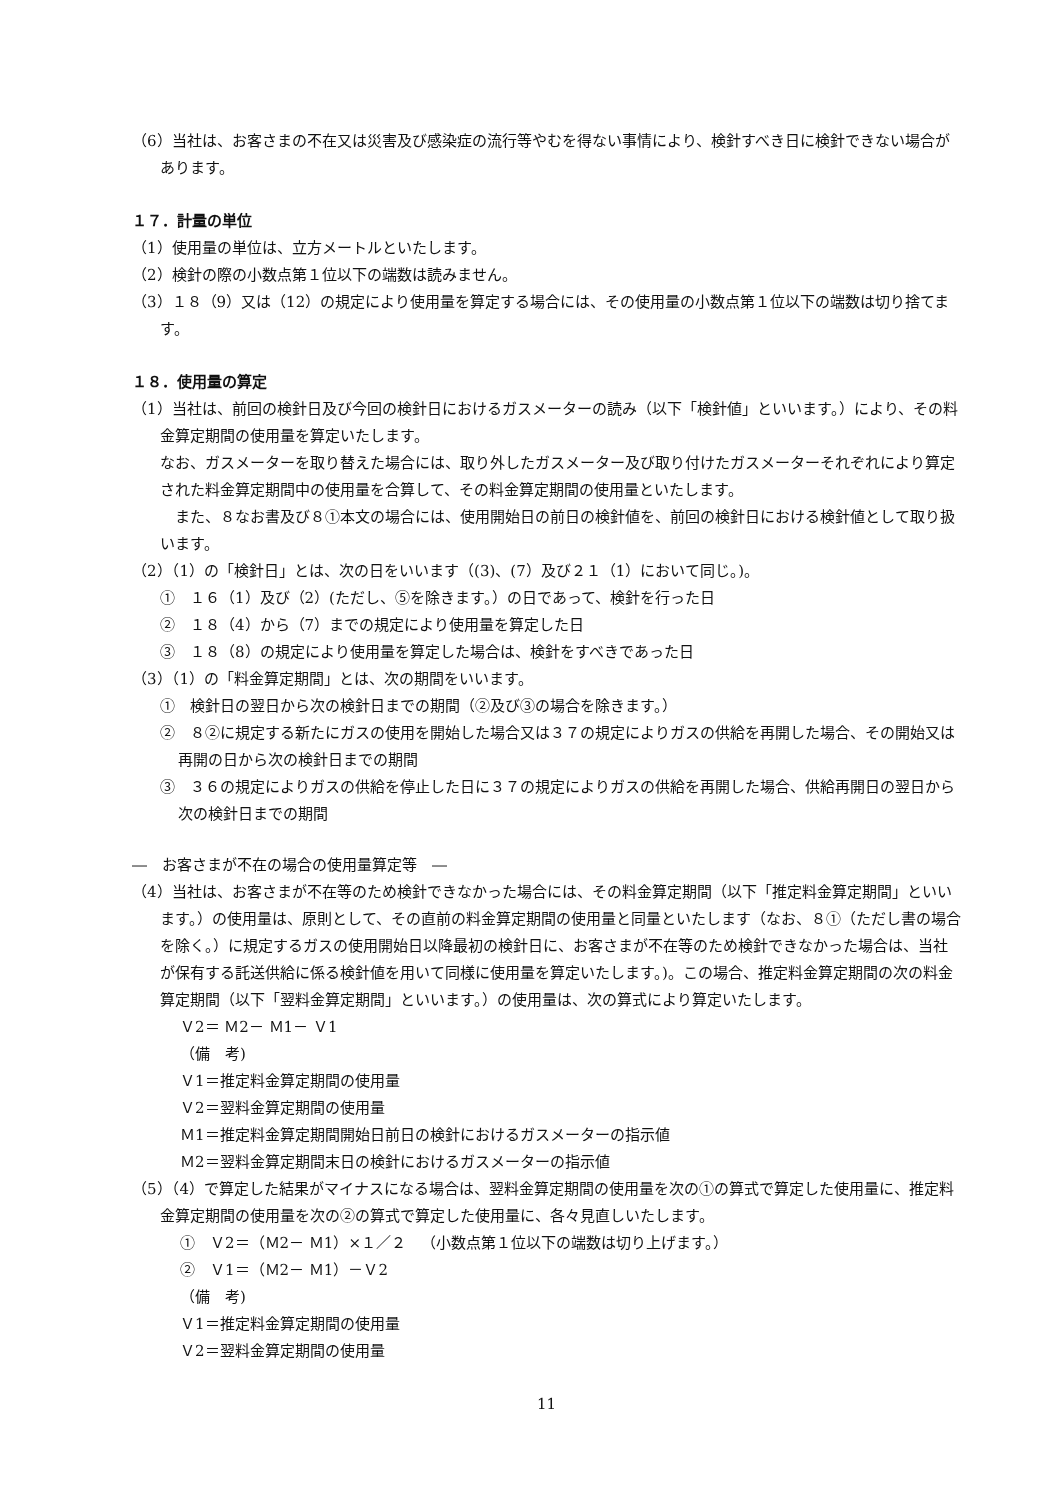（6）当社は、お客さまの不在又は災害及び感染症の流行等やむを得ない事情により、検針すべき日に検針できない場合があります。
１７．計量の単位
（1）使用量の単位は、立方メートルといたします。
（2）検針の際の小数点第１位以下の端数は読みません。
（3）１８（9）又は（12）の規定により使用量を算定する場合には、その使用量の小数点第１位以下の端数は切り捨てます。
１８．使用量の算定
（1）当社は、前回の検針日及び今回の検針日におけるガスメーターの読み（以下「検針値」といいます。）により、その料金算定期間の使用量を算定いたします。
なお、ガスメーターを取り替えた場合には、取り外したガスメーター及び取り付けたガスメーターそれぞれにより算定された料金算定期間中の使用量を合算して、その料金算定期間の使用量といたします。
　また、８なお書及び８①本文の場合には、使用開始日の前日の検針値を、前回の検針日における検針値として取り扱います。
（2）（1）の「検針日」とは、次の日をいいます（(3)、(7）及び２１（1）において同じ。)。
①　１６（1）及び（2）(ただし、⑤を除きます。）の日であって、検針を行った日
②　１８（4）から（7）までの規定により使用量を算定した日
③　１８（8）の規定により使用量を算定した場合は、検針をすべきであった日
（3）（1）の「料金算定期間」とは、次の期間をいいます。
①　検針日の翌日から次の検針日までの期間（②及び③の場合を除きます。）
②　８②に規定する新たにガスの使用を開始した場合又は３７の規定によりガスの供給を再開した場合、その開始又は再開の日から次の検針日までの期間
③　３６の規定によりガスの供給を停止した日に３７の規定によりガスの供給を再開した場合、供給再開日の翌日から次の検針日までの期間
―　お客さまが不在の場合の使用量算定等　―
（4）当社は、お客さまが不在等のため検針できなかった場合には、その料金算定期間（以下「推定料金算定期間」といいます。）の使用量は、原則として、その直前の料金算定期間の使用量と同量といたします（なお、８①（ただし書の場合を除く。）に規定するガスの使用開始日以降最初の検針日に、お客さまが不在等のため検針できなかった場合は、当社が保有する託送供給に係る検針値を用いて同様に使用量を算定いたします。)。この場合、推定料金算定期間の次の料金算定期間（以下「翌料金算定期間」といいます。）の使用量は、次の算式により算定いたします。
Ｖ2＝ Ｍ2－ Ｍ1－ Ｖ1
（備　考)
Ｖ1＝推定料金算定期間の使用量
Ｖ2＝翌料金算定期間の使用量
Ｍ1＝推定料金算定期間開始日前日の検針におけるガスメーターの指示値
Ｍ2＝翌料金算定期間末日の検針におけるガスメーターの指示値
（5）（4）で算定した結果がマイナスになる場合は、翌料金算定期間の使用量を次の①の算式で算定した使用量に、推定料金算定期間の使用量を次の②の算式で算定した使用量に、各々見直しいたします。
①　Ｖ2＝（Ｍ2－ Ｍ1）×１／２　（小数点第１位以下の端数は切り上げます。）
②　Ｖ1＝（Ｍ2－ Ｍ1）－Ｖ2
（備　考)
Ｖ1＝推定料金算定期間の使用量
Ｖ2＝翌料金算定期間の使用量
11